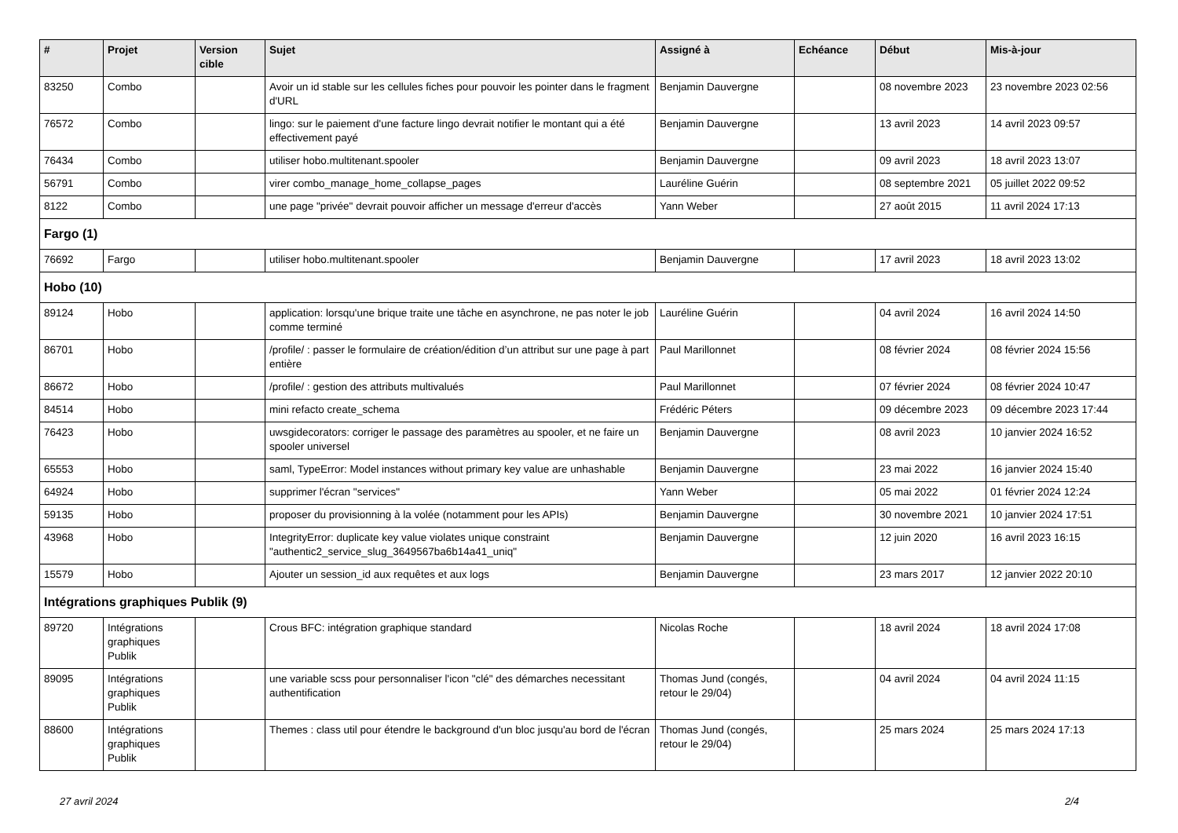| # | Projet | Version cible | Sujet | Assigné à | Echéance | Début | Mis-à-jour |
| --- | --- | --- | --- | --- | --- | --- | --- |
| 83250 | Combo | | Avoir un id stable sur les cellules fiches pour pouvoir les pointer dans le fragment d'URL | Benjamin Dauvergne | | 08 novembre 2023 | 23 novembre 2023 02:56 |
| 76572 | Combo | | lingo: sur le paiement d'une facture lingo devrait notifier le montant qui a été effectivement payé | Benjamin Dauvergne | | 13 avril 2023 | 14 avril 2023 09:57 |
| 76434 | Combo | | utiliser hobo.multitenant.spooler | Benjamin Dauvergne | | 09 avril 2023 | 18 avril 2023 13:07 |
| 56791 | Combo | | virer combo_manage_home_collapse_pages | Lauréline Guérin | | 08 septembre 2021 | 05 juillet 2022 09:52 |
| 8122 | Combo | | une page "privée" devrait pouvoir afficher un message d'erreur d'accès | Yann Weber | | 27 août 2015 | 11 avril 2024 17:13 |
| Fargo (1) | | | | | | | |
| 76692 | Fargo | | utiliser hobo.multitenant.spooler | Benjamin Dauvergne | | 17 avril 2023 | 18 avril 2023 13:02 |
| Hobo (10) | | | | | | | |
| 89124 | Hobo | | application: lorsqu'une brique traite une tâche en asynchrone, ne pas noter le job comme terminé | Lauréline Guérin | | 04 avril 2024 | 16 avril 2024 14:50 |
| 86701 | Hobo | | /profile/ : passer le formulaire de création/édition d’un attribut sur une page à part entière | Paul Marillonnet | | 08 février 2024 | 08 février 2024 15:56 |
| 86672 | Hobo | | /profile/ : gestion des attributs multivalués | Paul Marillonnet | | 07 février 2024 | 08 février 2024 10:47 |
| 84514 | Hobo | | mini refacto create_schema | Frédéric Péters | | 09 décembre 2023 | 09 décembre 2023 17:44 |
| 76423 | Hobo | | uwsgidecorators: corriger le passage des paramètres au spooler, et ne faire un spooler universel | Benjamin Dauvergne | | 08 avril 2023 | 10 janvier 2024 16:52 |
| 65553 | Hobo | | saml, TypeError: Model instances without primary key value are unhashable | Benjamin Dauvergne | | 23 mai 2022 | 16 janvier 2024 15:40 |
| 64924 | Hobo | | supprimer l'écran "services" | Yann Weber | | 05 mai 2022 | 01 février 2024 12:24 |
| 59135 | Hobo | | proposer du provisionning à la volée (notamment pour les APIs) | Benjamin Dauvergne | | 30 novembre 2021 | 10 janvier 2024 17:51 |
| 43968 | Hobo | | IntegrityError: duplicate key value violates unique constraint "authentic2_service_slug_3649567ba6b14a41_uniq" | Benjamin Dauvergne | | 12 juin 2020 | 16 avril 2023 16:15 |
| 15579 | Hobo | | Ajouter un session_id aux requêtes et aux logs | Benjamin Dauvergne | | 23 mars 2017 | 12 janvier 2022 20:10 |
| Intégrations graphiques Publik (9) | | | | | | | |
| 89720 | Intégrations graphiques Publik | | Crous BFC: intégration graphique standard | Nicolas Roche | | 18 avril 2024 | 18 avril 2024 17:08 |
| 89095 | Intégrations graphiques Publik | | une variable scss pour personnaliser l'icon "clé" des démarches necessitant authentification | Thomas Jund (congés, retour le 29/04) | | 04 avril 2024 | 04 avril 2024 11:15 |
| 88600 | Intégrations graphiques Publik | | Themes : class util pour étendre le background d'un bloc jusqu'au bord de l'écran | Thomas Jund (congés, retour le 29/04) | | 25 mars 2024 | 25 mars 2024 17:13 |
27 avril 2024 2/4